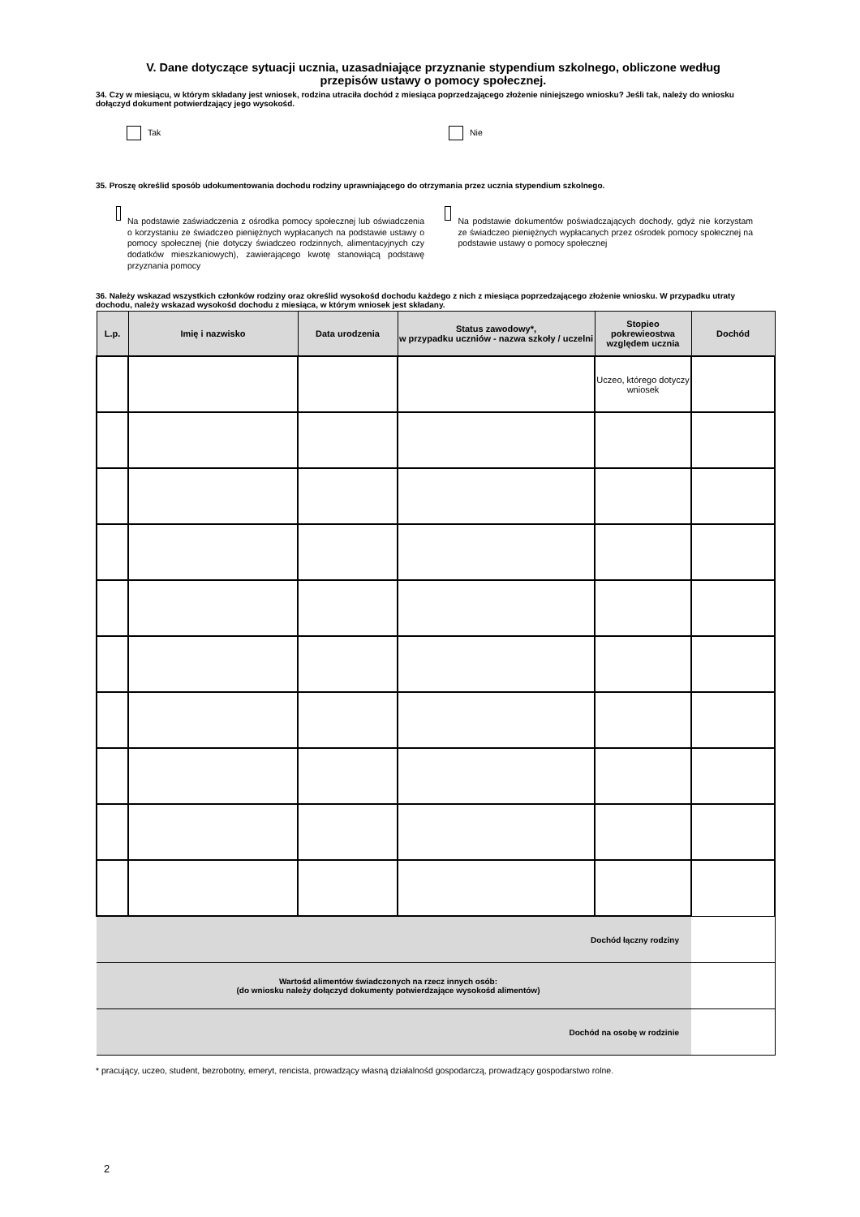V. Dane dotyczące sytuacji ucznia, uzasadniające przyznanie stypendium szkolnego, obliczone według
przepisów ustawy o pomocy społecznej.
34. Czy w miesiącu, w którym składany jest wniosek, rodzina utraciła dochód z miesiąca poprzedzającego złożenie niniejszego wniosku? Jeśli tak, należy do wniosku dołączyd dokument potwierdzający jego wysokośd.
Tak Nie
35. Proszę określid sposób udokumentowania dochodu rodziny uprawniającego do otrzymania przez ucznia stypendium szkolnego.
Na podstawie zaświadczenia z ośrodka pomocy społecznej lub oświadczenia o korzystaniu ze świadczeo pieniężnych wypłacanych na podstawie ustawy o pomocy społecznej (nie dotyczy świadczeo rodzinnych, alimentacyjnych czy dodatków mieszkaniowych), zawierającego kwotę stanowiącą podstawę przyznania pomocy
Na podstawie dokumentów poświadczających dochody, gdyż nie korzystam ze świadczeo pieniężnych wypłacanych przez ośrodek pomocy społecznej na podstawie ustawy o pomocy społecznej
36. Należy wskazad wszystkich członków rodziny oraz określid wysokośd dochodu każdego z nich z miesiąca poprzedzającego złożenie wniosku. W przypadku utraty dochodu, należy wskazad wysokośd dochodu z miesiąca, w którym wniosek jest składany.
| L.p. | Imię i nazwisko | Data urodzenia | Status zawodowy*, w przypadku uczniów - nazwa szkoły / uczelni | Stopieo pokrewieostwa względem ucznia | Dochód |
| --- | --- | --- | --- | --- | --- |
| | | | | Uczeo, którego dotyczy wniosek | |
| Dochód łączny rodziny | | | | | |
| Wartośd alimentów świadczonych na rzecz innych osób: (do wniosku należy dołączyd dokumenty potwierdzające wysokośd alimentów) | | | | | |
| Dochód na osobę w rodzinie | | | | | |
* pracujący, uczeo, student, bezrobotny, emeryt, rencista, prowadzący własną działalnośd gospodarczą, prowadzący gospodarstwo rolne.
2